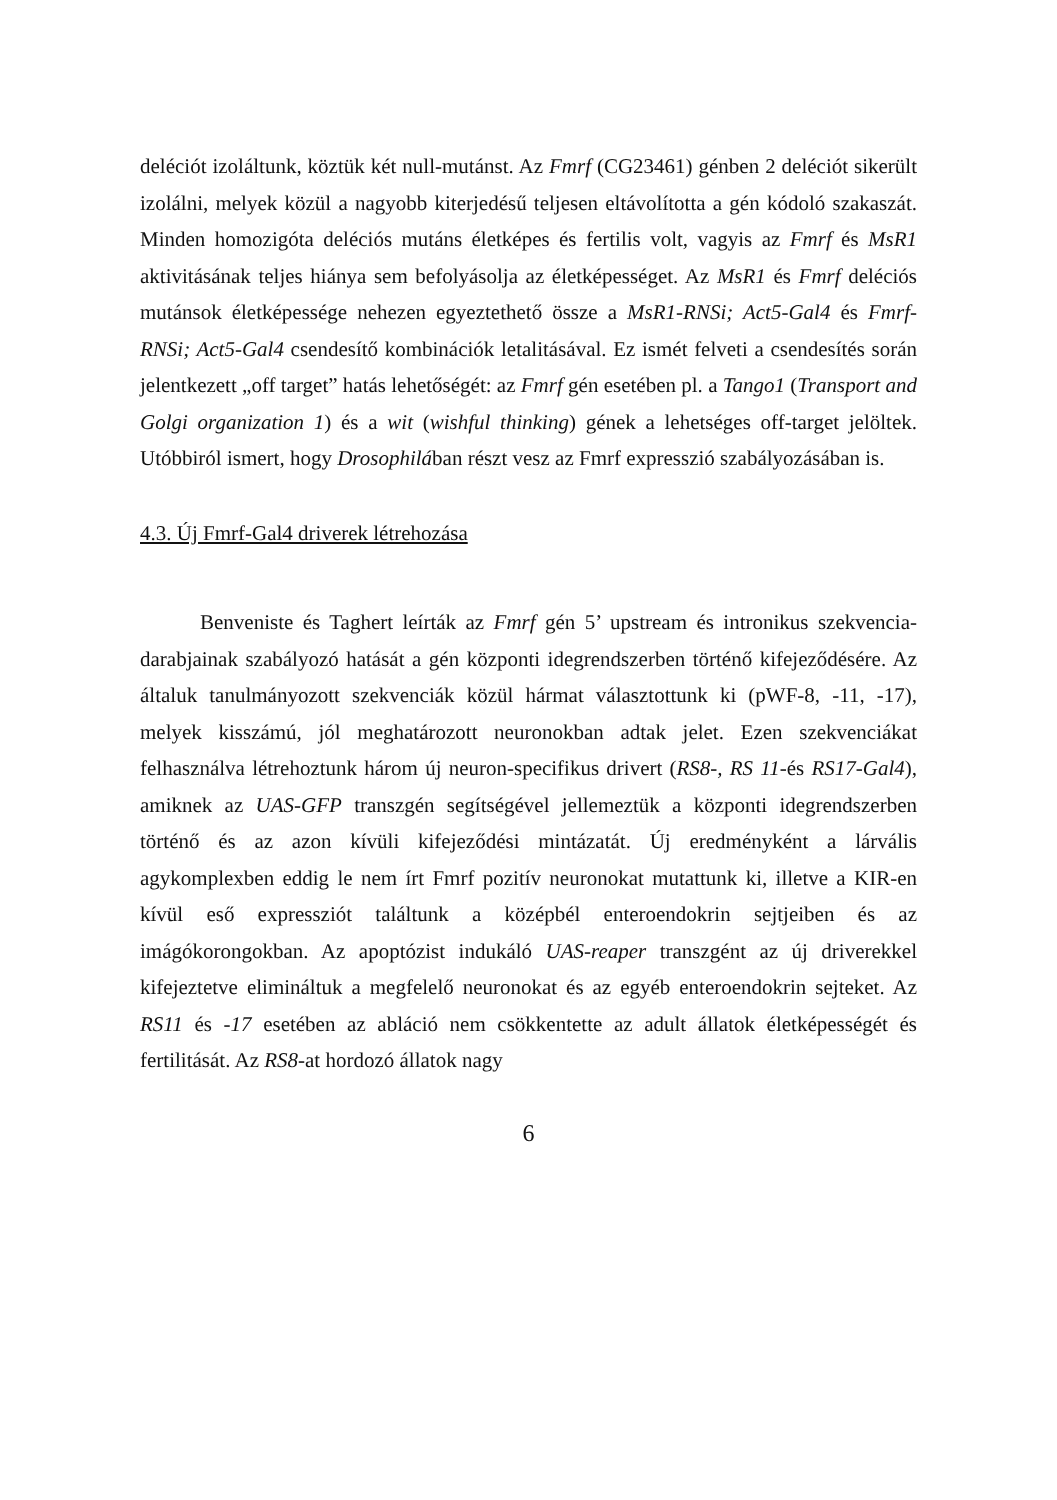deléciót izoláltunk, köztük két null-mutánst. Az Fmrf (CG23461) génben 2 deléciót sikerült izolálni, melyek közül a nagyobb kiterjedésű teljesen eltávolította a gén kódoló szakaszát. Minden homozigóta deléciós mutáns életképes és fertilis volt, vagyis az Fmrf és MsR1 aktivitásának teljes hiánya sem befolyásolja az életképességet. Az MsR1 és Fmrf deléciós mutánsok életképessége nehezen egyeztethető össze a MsR1-RNSi; Act5-Gal4 és Fmrf-RNSi; Act5-Gal4 csendesítő kombinációk letalitásával. Ez ismét felveti a csendesítés során jelentkezett „off target” hatás lehetőségét: az Fmrf gén esetében pl. a Tango1 (Transport and Golgi organization 1) és a wit (wishful thinking) gének a lehetséges off-target jelöltek. Utóbbiról ismert, hogy Drosophilában részt vesz az Fmrf expresszió szabályozásában is.
4.3. Új Fmrf-Gal4 driverek létrehozása
Benveniste és Taghert leírták az Fmrf gén 5’ upstream és intronikus szekvencia-darabjainak szabályozó hatását a gén központi idegrendszerben történő kifejeződésére. Az általuk tanulmányozott szekvenciák közül hármat választottunk ki (pWF-8, -11, -17), melyek kisszámú, jól meghatározott neuronokban adtak jelet. Ezen szekvenciákat felhasználva létrehoztunk három új neuron-specifikus drivert (RS8-, RS 11-és RS17-Gal4), amiknek az UAS-GFP transzgén segítségével jellemeztük a központi idegrendszerben történő és az azon kívüli kifejeződési mintázatát. Új eredményként a lárvális agykomplexben eddig le nem írt Fmrf pozitív neuronokat mutattunk ki, illetve a KIR-en kívül eső expressziót találtunk a középbél enteroendokrin sejtjeiben és az imágókorongokban. Az apoptózist indukáló UAS-reaper transzgént az új driverekkel kifejeztetve elimináltuk a megfelelő neuronokat és az egyéb enteroendokrin sejteket. Az RS11 és -17 esetében az abláció nem csökkentette az adult állatok életképességét és fertilitását. Az RS8-at hordozó állatok nagy
6